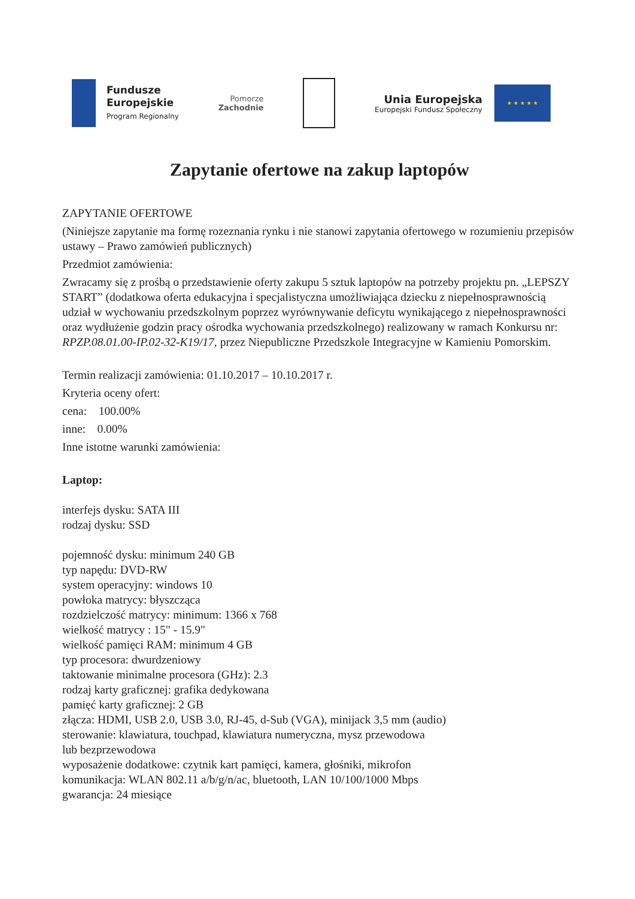Fundusze
Europejskie
Program Regionalny
Pomorze
Zachodnie
Unia Europejska
Europejski Fundusz Społeczny
★ ★ ★ ★ ★
Zapytanie ofertowe na zakup laptopów
ZAPYTANIE OFERTOWE
(Niniejsze zapytanie ma formę rozeznania rynku i nie stanowi zapytania ofertowego w rozumieniu przepisów ustawy – Prawo zamówień publicznych)
Przedmiot zamówienia:
Zwracamy się z prośbą o przedstawienie oferty zakupu 5 sztuk laptopów na potrzeby projektu pn. „LEPSZY START” (dodatkowa oferta edukacyjna i specjalistyczna umożliwiająca dziecku z niepełnosprawnością udział w wychowaniu przedszkolnym poprzez wyrównywanie deficytu wynikającego z niepełnosprawności oraz wydłużenie godzin pracy ośrodka wychowania przedszkolnego) realizowany w ramach Konkursu nr: RPZP.08.01.00-IP.02-32-K19/17, przez Niepubliczne Przedszkole Integracyjne w Kamieniu Pomorskim.
Termin realizacji zamówienia: 01.10.2017 – 10.10.2017 r.
Kryteria oceny ofert:
cena: 100.00%
inne: 0.00%
Inne istotne warunki zamówienia:
Laptop:
interfejs dysku: SATA III
rodzaj dysku: SSD
pojemność dysku: minimum 240 GB
typ napędu: DVD-RW
system operacyjny: windows 10
powłoka matrycy: błyszcząca
rozdzielczość matrycy: minimum: 1366 x 768
wielkość matrycy : 15" - 15.9"
wielkość pamięci RAM: minimum 4 GB
typ procesora: dwurdzeniowy
taktowanie minimalne procesora (GHz): 2.3
rodzaj karty graficznej: grafika dedykowana
pamięć karty graficznej: 2 GB
złącza: HDMI, USB 2.0, USB 3.0, RJ-45, d-Sub (VGA), minijack 3,5 mm (audio)
sterowanie: klawiatura, touchpad, klawiatura numeryczna, mysz przewodowa
lub bezprzewodowa
wyposażenie dodatkowe: czytnik kart pamięci, kamera, głośniki, mikrofon
komunikacja: WLAN 802.11 a/b/g/n/ac, bluetooth, LAN 10/100/1000 Mbps
gwarancja: 24 miesiące